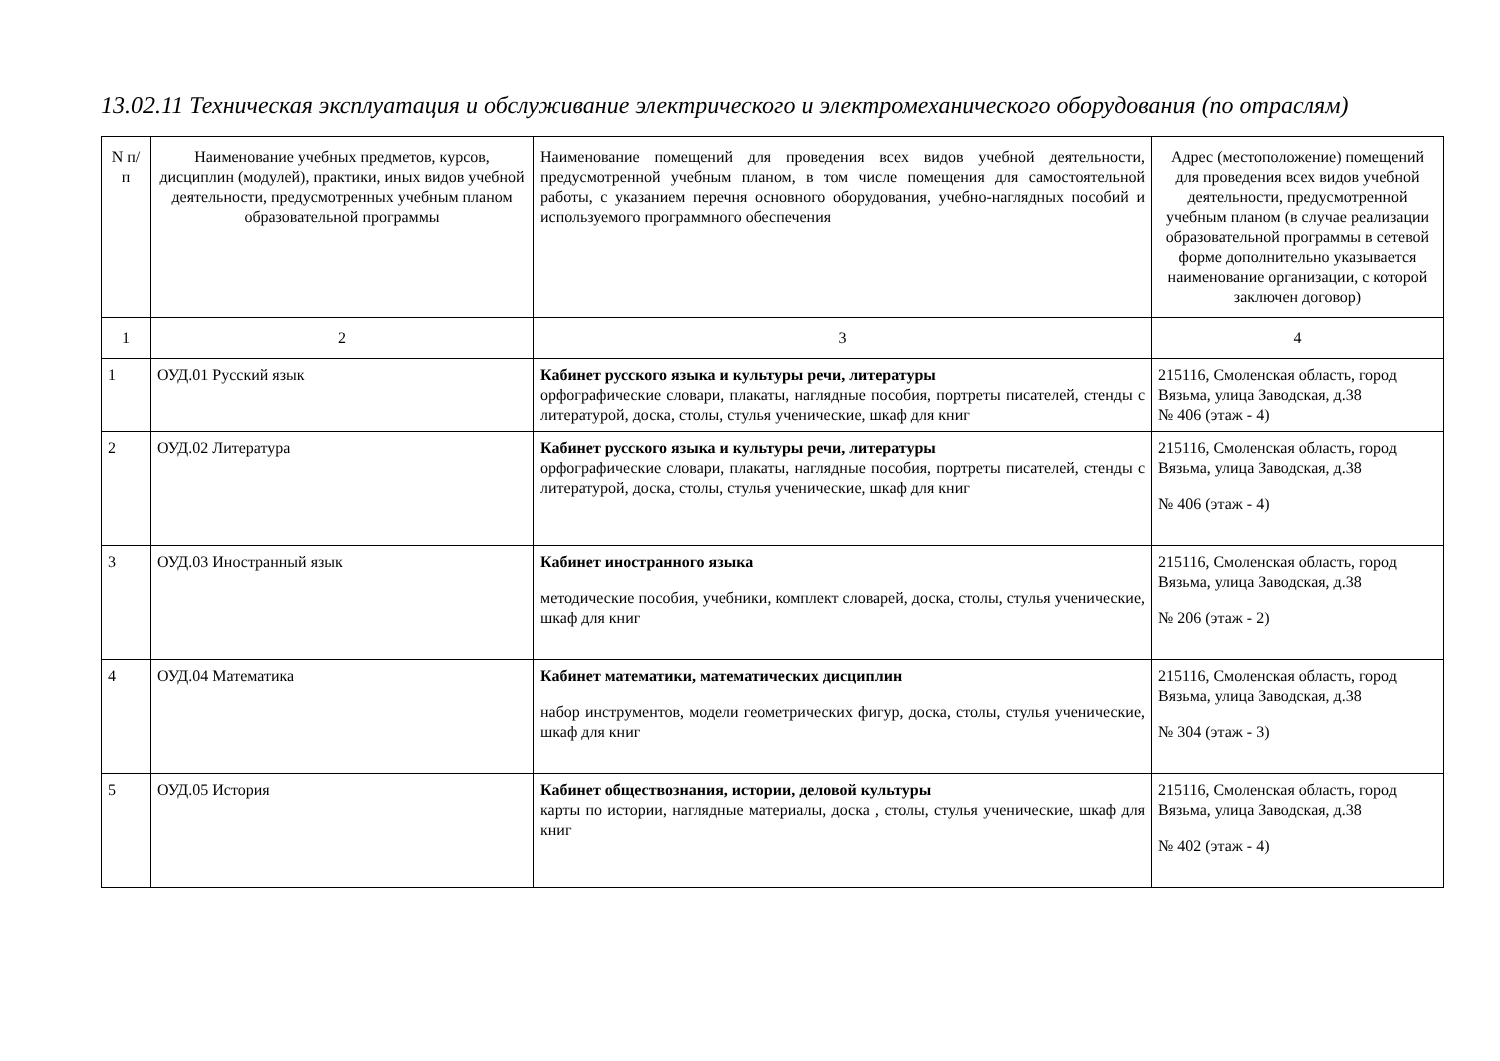13.02.11 Техническая эксплуатация и обслуживание электрического и электромеханического оборудования (по отраслям)
| N п/п | Наименование учебных предметов, курсов, дисциплин (модулей), практики, иных видов учебной деятельности, предусмотренных учебным планом образовательной программы | Наименование помещений для проведения всех видов учебной деятельности, предусмотренной учебным планом, в том числе помещения для самостоятельной работы, с указанием перечня основного оборудования, учебно-наглядных пособий и используемого программного обеспечения | Адрес (местоположение) помещений для проведения всех видов учебной деятельности, предусмотренной учебным планом (в случае реализации образовательной программы в сетевой форме дополнительно указывается наименование организации, с которой заключен договор) |
| --- | --- | --- | --- |
| 1 | 2 | 3 | 4 |
| 1 | ОУД.01 Русский язык | Кабинет русского языка и культуры речи, литературы орфографические словари, плакаты, наглядные пособия, портреты писателей, стенды с литературой, доска, столы, стулья ученические, шкаф для книг | 215116, Смоленская область, город Вязьма, улица Заводская, д.38 № 406 (этаж - 4) |
| 2 | ОУД.02 Литература | Кабинет русского языка и культуры речи, литературы орфографические словари, плакаты, наглядные пособия, портреты писателей, стенды с литературой, доска, столы, стулья ученические, шкаф для книг | 215116, Смоленская область, город Вязьма, улица Заводская, д.38 № 406 (этаж - 4) |
| 3 | ОУД.03 Иностранный язык | Кабинет иностранного языка методические пособия, учебники, комплект словарей, доска, столы, стулья ученические, шкаф для книг | 215116, Смоленская область, город Вязьма, улица Заводская, д.38 № 206 (этаж - 2) |
| 4 | ОУД.04 Математика | Кабинет математики, математических дисциплин набор инструментов, модели геометрических фигур, доска, столы, стулья ученические, шкаф для книг | 215116, Смоленская область, город Вязьма, улица Заводская, д.38 № 304 (этаж - 3) |
| 5 | ОУД.05 История | Кабинет обществознания, истории, деловой культуры карты по истории, наглядные материалы, доска , столы, стулья ученические, шкаф для книг | 215116, Смоленская область, город Вязьма, улица Заводская, д.38 № 402 (этаж - 4) |